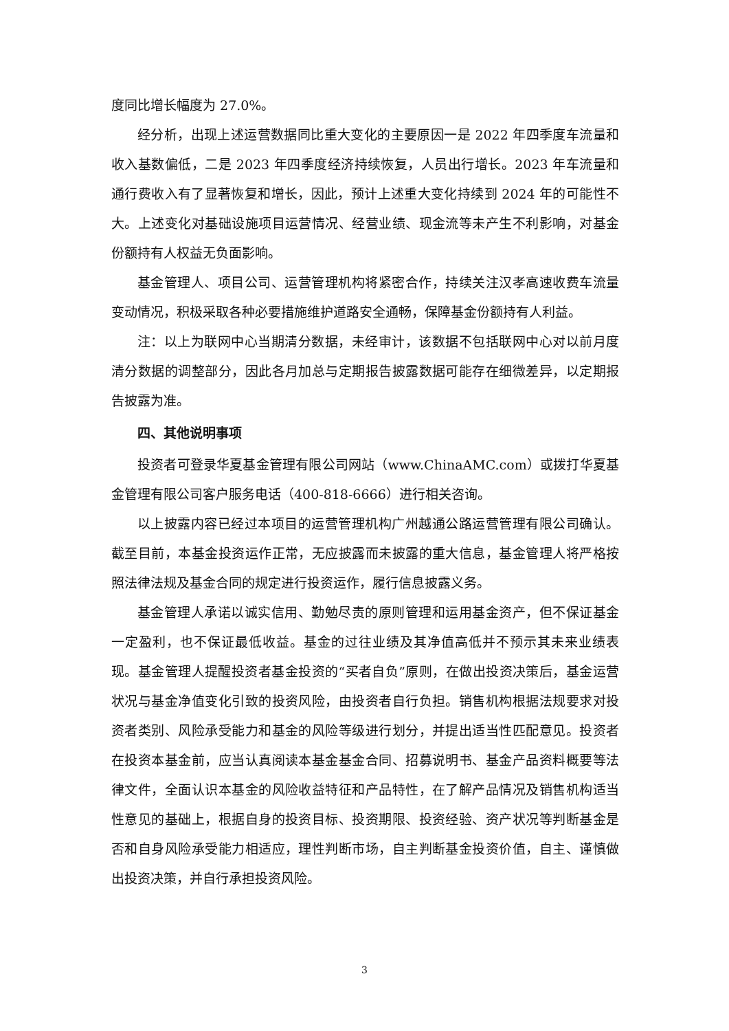度同比增长幅度为 27.0%。
经分析，出现上述运营数据同比重大变化的主要原因一是 2022 年四季度车流量和收入基数偏低，二是 2023 年四季度经济持续恢复，人员出行增长。2023 年车流量和通行费收入有了显著恢复和增长，因此，预计上述重大变化持续到 2024 年的可能性不大。上述变化对基础设施项目运营情况、经营业绩、现金流等未产生不利影响，对基金份额持有人权益无负面影响。
基金管理人、项目公司、运营管理机构将紧密合作，持续关注汉孝高速收费车流量变动情况，积极采取各种必要措施维护道路安全通畅，保障基金份额持有人利益。
注：以上为联网中心当期清分数据，未经审计，该数据不包括联网中心对以前月度清分数据的调整部分，因此各月加总与定期报告披露数据可能存在细微差异，以定期报告披露为准。
四、其他说明事项
投资者可登录华夏基金管理有限公司网站（www.ChinaAMC.com）或拨打华夏基金管理有限公司客户服务电话（400-818-6666）进行相关咨询。
以上披露内容已经过本项目的运营管理机构广州越通公路运营管理有限公司确认。截至目前，本基金投资运作正常，无应披露而未披露的重大信息，基金管理人将严格按照法律法规及基金合同的规定进行投资运作，履行信息披露义务。
基金管理人承诺以诚实信用、勤勉尽责的原则管理和运用基金资产，但不保证基金一定盈利，也不保证最低收益。基金的过往业绩及其净值高低并不预示其未来业绩表现。基金管理人提醒投资者基金投资的“买者自负”原则，在做出投资决策后，基金运营状况与基金净值变化引致的投资风险，由投资者自行负担。销售机构根据法规要求对投资者类别、风险承受能力和基金的风险等级进行划分，并提出适当性匹配意见。投资者在投资本基金前，应当认真阅读本基金基金合同、招募说明书、基金产品资料概要等法律文件，全面认识本基金的风险收益特征和产品特性，在了解产品情况及销售机构适当性意见的基础上，根据自身的投资目标、投资期限、投资经验、资产状况等判断基金是否和自身风险承受能力相适应，理性判断市场，自主判断基金投资价值，自主、谨慎做出投资决策，并自行承担投资风险。
3